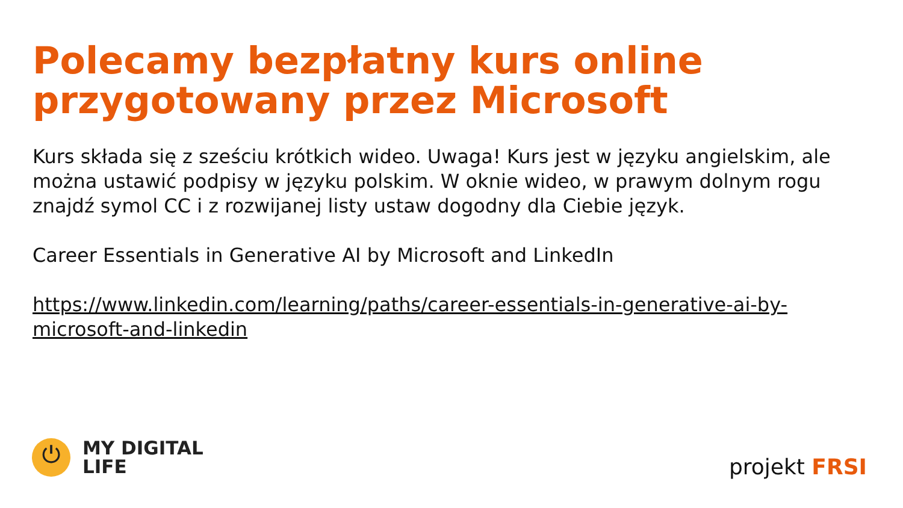Polecamy bezpłatny kurs online
przygotowany przez Microsoft
Kurs składa się z sześciu krótkich wideo. Uwaga! Kurs jest w języku angielskim, ale można ustawić podpisy w języku polskim. W oknie wideo, w prawym dolnym rogu znajdź symol CC i z rozwijanej listy ustaw dogodny dla Ciebie język.
Career Essentials in Generative AI by Microsoft and LinkedIn
https://www.linkedin.com/learning/paths/career-essentials-in-generative-ai-by-microsoft-and-linkedin
⏻
MY DIGITAL
LIFE
projekt FRSI